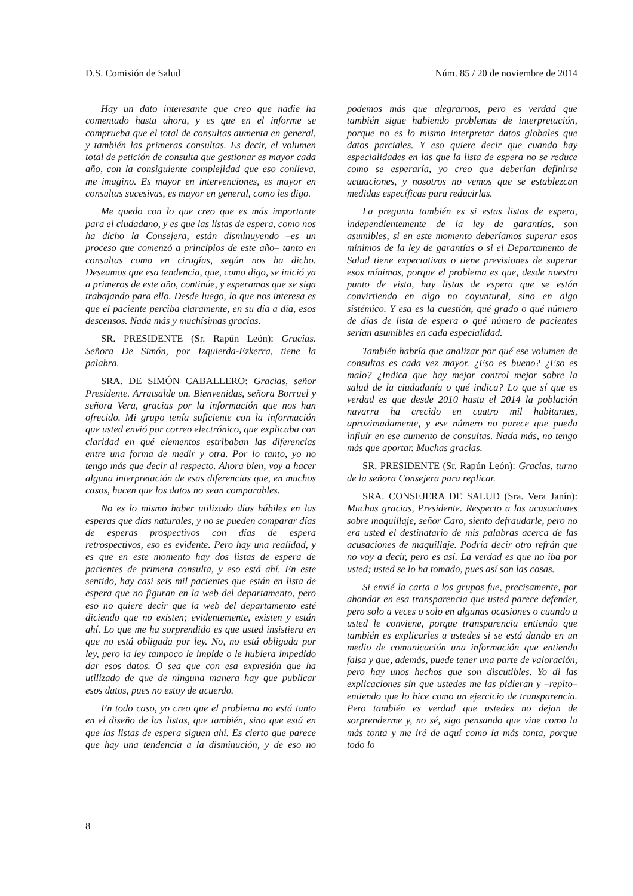D.S. Comisión de Salud Núm. 85 / 20 de noviembre de 2014
Hay un dato interesante que creo que nadie ha comentado hasta ahora, y es que en el informe se comprueba que el total de consultas aumenta en general, y también las primeras consultas. Es decir, el volumen total de petición de consulta que gestionar es mayor cada año, con la consiguiente complejidad que eso conlleva, me imagino. Es mayor en intervenciones, es mayor en consultas sucesivas, es mayor en general, como les digo.
Me quedo con lo que creo que es más importante para el ciudadano, y es que las listas de espera, como nos ha dicho la Consejera, están disminuyendo –es un proceso que comenzó a principios de este año– tanto en consultas como en cirugías, según nos ha dicho. Deseamos que esa tendencia, que, como digo, se inició ya a primeros de este año, continúe, y esperamos que se siga trabajando para ello. Desde luego, lo que nos interesa es que el paciente perciba claramente, en su día a día, esos descensos. Nada más y muchísimas gracias.
SR. PRESIDENTE (Sr. Rapún León): Gracias. Señora De Simón, por Izquierda-Ezkerra, tiene la palabra.
SRA. DE SIMÓN CABALLERO: Gracias, señor Presidente. Arratsalde on. Bienvenidas, señora Borruel y señora Vera, gracias por la información que nos han ofrecido. Mi grupo tenía suficiente con la información que usted envió por correo electrónico, que explicaba con claridad en qué elementos estribaban las diferencias entre una forma de medir y otra. Por lo tanto, yo no tengo más que decir al respecto. Ahora bien, voy a hacer alguna interpretación de esas diferencias que, en muchos casos, hacen que los datos no sean comparables.
No es lo mismo haber utilizado días hábiles en las esperas que días naturales, y no se pueden comparar días de esperas prospectivos con días de espera retrospectivos, eso es evidente. Pero hay una realidad, y es que en este momento hay dos listas de espera de pacientes de primera consulta, y eso está ahí. En este sentido, hay casi seis mil pacientes que están en lista de espera que no figuran en la web del departamento, pero eso no quiere decir que la web del departamento esté diciendo que no existen; evidentemente, existen y están ahí. Lo que me ha sorprendido es que usted insistiera en que no está obligada por ley. No, no está obligada por ley, pero la ley tampoco le impide o le hubiera impedido dar esos datos. O sea que con esa expresión que ha utilizado de que de ninguna manera hay que publicar esos datos, pues no estoy de acuerdo.
En todo caso, yo creo que el problema no está tanto en el diseño de las listas, que también, sino que está en que las listas de espera siguen ahí. Es cierto que parece que hay una tendencia a la disminución, y de eso no podemos más que alegrarnos, pero es verdad que también sigue habiendo problemas de interpretación, porque no es lo mismo interpretar datos globales que datos parciales. Y eso quiere decir que cuando hay especialidades en las que la lista de espera no se reduce como se esperaría, yo creo que deberían definirse actuaciones, y nosotros no vemos que se establezcan medidas específicas para reducirlas.
La pregunta también es si estas listas de espera, independientemente de la ley de garantías, son asumibles, si en este momento deberíamos superar esos mínimos de la ley de garantías o si el Departamento de Salud tiene expectativas o tiene previsiones de superar esos mínimos, porque el problema es que, desde nuestro punto de vista, hay listas de espera que se están convirtiendo en algo no coyuntural, sino en algo sistémico. Y esa es la cuestión, qué grado o qué número de días de lista de espera o qué número de pacientes serían asumibles en cada especialidad.
También habría que analizar por qué ese volumen de consultas es cada vez mayor. ¿Eso es bueno? ¿Eso es malo? ¿Indica que hay mejor control mejor sobre la salud de la ciudadanía o qué indica? Lo que sí que es verdad es que desde 2010 hasta el 2014 la población navarra ha crecido en cuatro mil habitantes, aproximadamente, y ese número no parece que pueda influir en ese aumento de consultas. Nada más, no tengo más que aportar. Muchas gracias.
SR. PRESIDENTE (Sr. Rapún León): Gracias, turno de la señora Consejera para replicar.
SRA. CONSEJERA DE SALUD (Sra. Vera Janín): Muchas gracias, Presidente. Respecto a las acusaciones sobre maquillaje, señor Caro, siento defraudarle, pero no era usted el destinatario de mis palabras acerca de las acusaciones de maquillaje. Podría decir otro refrán que no voy a decir, pero es así. La verdad es que no iba por usted; usted se lo ha tomado, pues así son las cosas.
Si envié la carta a los grupos fue, precisamente, por ahondar en esa transparencia que usted parece defender, pero solo a veces o solo en algunas ocasiones o cuando a usted le conviene, porque transparencia entiendo que también es explicarles a ustedes si se está dando en un medio de comunicación una información que entiendo falsa y que, además, puede tener una parte de valoración, pero hay unos hechos que son discutibles. Yo di las explicaciones sin que ustedes me las pidieran y –repito– entiendo que lo hice como un ejercicio de transparencia. Pero también es verdad que ustedes no dejan de sorprenderme y, no sé, sigo pensando que vine como la más tonta y me iré de aquí como la más tonta, porque todo lo
8